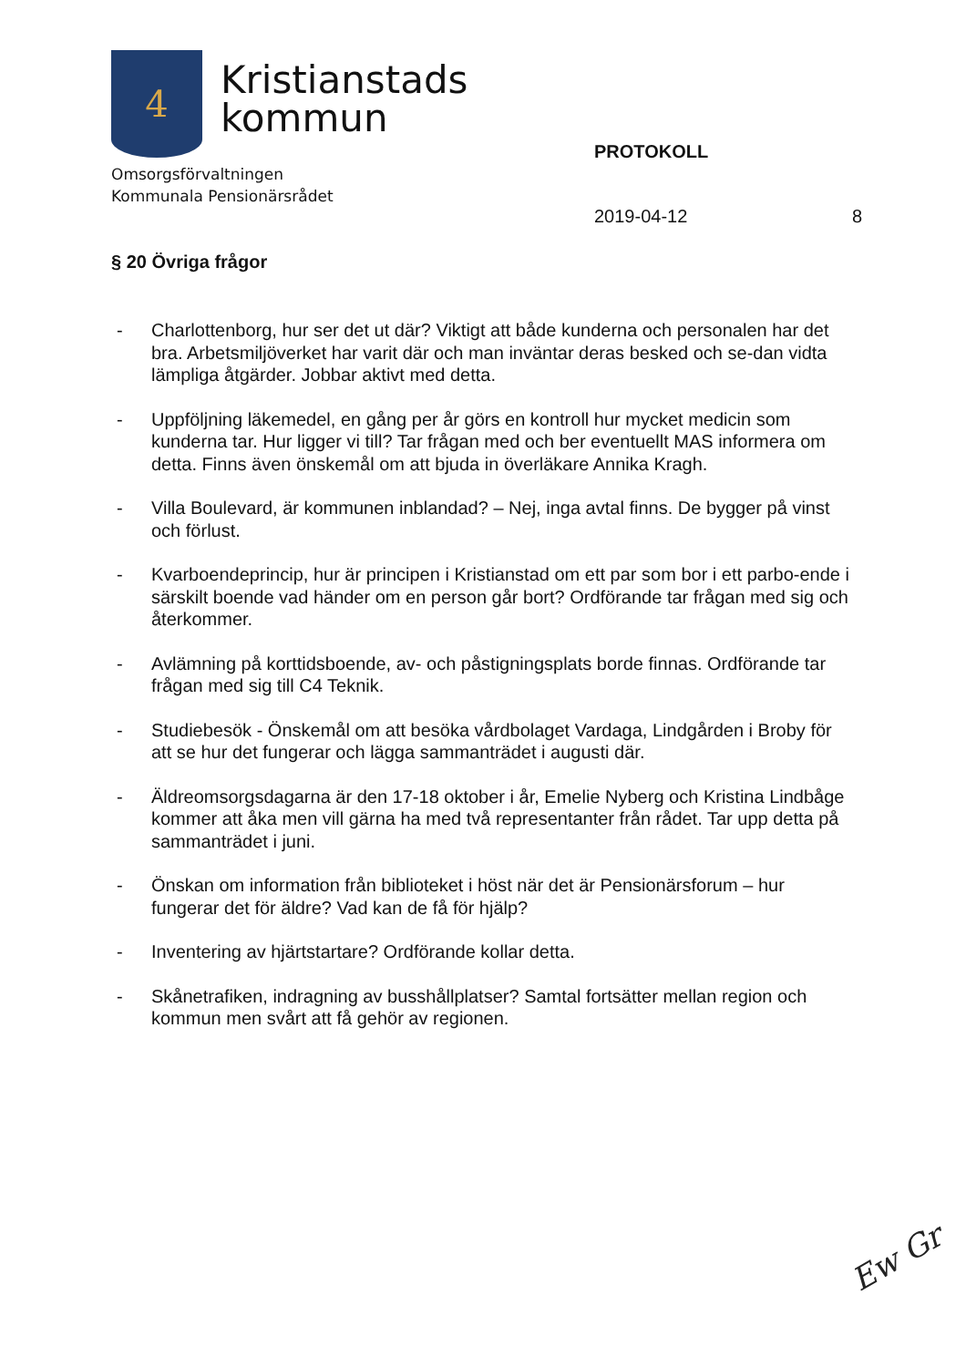4
Kristianstads
kommun
Omsorgsförvaltningen
Kommunala Pensionärsrådet
PROTOKOLL
2019-04-12 8
§ 20 Övriga frågor
- Charlottenborg, hur ser det ut där? Viktigt att både kunderna och personalen har det bra. Arbetsmiljöverket har varit där och man inväntar deras besked och se-dan vidta lämpliga åtgärder. Jobbar aktivt med detta.
- Uppföljning läkemedel, en gång per år görs en kontroll hur mycket medicin som kunderna tar. Hur ligger vi till? Tar frågan med och ber eventuellt MAS informera om detta. Finns även önskemål om att bjuda in överläkare Annika Kragh.
- Villa Boulevard, är kommunen inblandad? – Nej, inga avtal finns. De bygger på vinst och förlust.
- Kvarboendeprincip, hur är principen i Kristianstad om ett par som bor i ett parbo-ende i särskilt boende vad händer om en person går bort? Ordförande tar frågan med sig och återkommer.
- Avlämning på korttidsboende, av- och påstigningsplats borde finnas. Ordförande tar frågan med sig till C4 Teknik.
- Studiebesök - Önskemål om att besöka vårdbolaget Vardaga, Lindgården i Broby för att se hur det fungerar och lägga sammanträdet i augusti där.
- Äldreomsorgsdagarna är den 17-18 oktober i år, Emelie Nyberg och Kristina Lindbåge kommer att åka men vill gärna ha med två representanter från rådet. Tar upp detta på sammanträdet i juni.
- Önskan om information från biblioteket i höst när det är Pensionärsforum – hur fungerar det för äldre? Vad kan de få för hjälp?
- Inventering av hjärtstartare? Ordförande kollar detta.
- Skånetrafiken, indragning av busshållplatser? Samtal fortsätter mellan region och kommun men svårt att få gehör av regionen.
Ew Gr